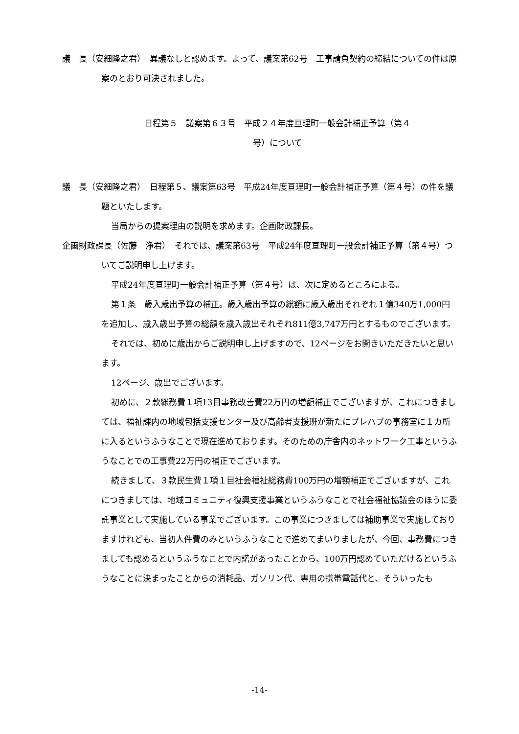議　長（安細隆之君）　異議なしと認めます。よって、議案第62号　工事請負契約の締結についての件は原案のとおり可決されました。
日程第５　議案第６３号　平成２４年度亘理町一般会計補正予算（第４号）について
議　長（安細隆之君）　日程第５、議案第63号　平成24年度亘理町一般会計補正予算（第４号）の件を議題といたします。
当局からの提案理由の説明を求めます。企画財政課長。
企画財政課長（佐藤　浄君）　それでは、議案第63号　平成24年度亘理町一般会計補正予算（第４号）ついてご説明申し上げます。
平成24年度亘理町一般会計補正予算（第４号）は、次に定めるところによる。
第１条　歳入歳出予算の補正。歳入歳出予算の総額に歳入歳出それぞれ１億340万1,000円を追加し、歳入歳出予算の総額を歳入歳出それぞれ811億3,747万円とするものでございます。
それでは、初めに歳出からご説明申し上げますので、12ページをお開きいただきたいと思います。
12ページ、歳出でございます。
初めに、２款総務費１項13目事務改善費22万円の増額補正でございますが、これにつきましては、福祉課内の地域包括支援センター及び高齢者支援班が新たにプレハブの事務室に１カ所に入るというふうなことで現在進めております。そのための庁舎内のネットワーク工事というふうなことでの工事費22万円の補正でございます。
続きまして、３款民生費１項１目社会福祉総務費100万円の増額補正でございますが、これにつきましては、地域コミュニティ復興支援事業というふうなことで社会福祉協議会のほうに委託事業として実施している事業でございます。この事業につきましては補助事業で実施しておりますけれども、当初人件費のみというふうなことで進めてまいりましたが、今回、事務費につきましても認めるというふうなことで内諾があったことから、100万円認めていただけるというふうなことに決まったことからの消耗品、ガソリン代、専用の携帯電話代と、そういったも
-14-